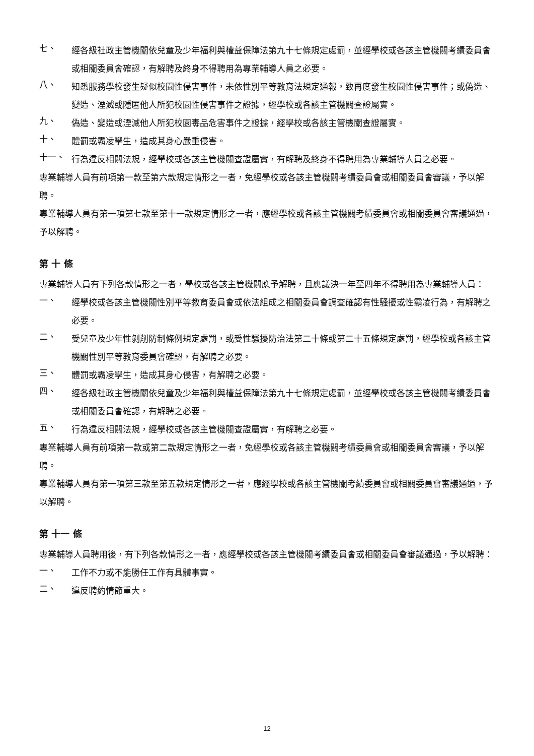七、
經各級社政主管機關依兒童及少年福利與權益保障法第九十七條規定處罰，並經學校或各該主管機關考績委員會或相關委員會確認，有解聘及終身不得聘用為專業輔導人員之必要。
八、
知悉服務學校發生疑似校園性侵害事件，未依性別平等教育法規定通報，致再度發生校園性侵害事件；或偽造、變造、湮滅或隱匿他人所犯校園性侵害事件之證據，經學校或各該主管機關查證屬實。
九、
偽造、變造或湮滅他人所犯校園毒品危害事件之證據，經學校或各該主管機關查證屬實。
十、
體罰或霸凌學生，造成其身心嚴重侵害。
十一、
行為違反相關法規，經學校或各該主管機關查證屬實，有解聘及終身不得聘用為專業輔導人員之必要。
專業輔導人員有前項第一款至第六款規定情形之一者，免經學校或各該主管機關考績委員會或相關委員會審議，予以解聘。
專業輔導人員有第一項第七款至第十一款規定情形之一者，應經學校或各該主管機關考績委員會或相關委員會審議通過，予以解聘。
第 十 條
專業輔導人員有下列各款情形之一者，學校或各該主管機關應予解聘，且應議決一年至四年不得聘用為專業輔導人員：
一、
經學校或各該主管機關性別平等教育委員會或依法組成之相關委員會調查確認有性騷擾或性霸凌行為，有解聘之必要。
二、
受兒童及少年性剝削防制條例規定處罰，或受性騷擾防治法第二十條或第二十五條規定處罰，經學校或各該主管機關性別平等教育委員會確認，有解聘之必要。
三、
體罰或霸凌學生，造成其身心侵害，有解聘之必要。
四、
經各級社政主管機關依兒童及少年福利與權益保障法第九十七條規定處罰，並經學校或各該主管機關考績委員會或相關委員會確認，有解聘之必要。
五、
行為違反相關法規，經學校或各該主管機關查證屬實，有解聘之必要。
專業輔導人員有前項第一款或第二款規定情形之一者，免經學校或各該主管機關考績委員會或相關委員會審議，予以解聘。
專業輔導人員有第一項第三款至第五款規定情形之一者，應經學校或各該主管機關考績委員會或相關委員會審議通過，予以解聘。
第 十一 條
專業輔導人員聘用後，有下列各款情形之一者，應經學校或各該主管機關考績委員會或相關委員會審議通過，予以解聘：
一、
工作不力或不能勝任工作有具體事實。
二、
違反聘約情節重大。
12